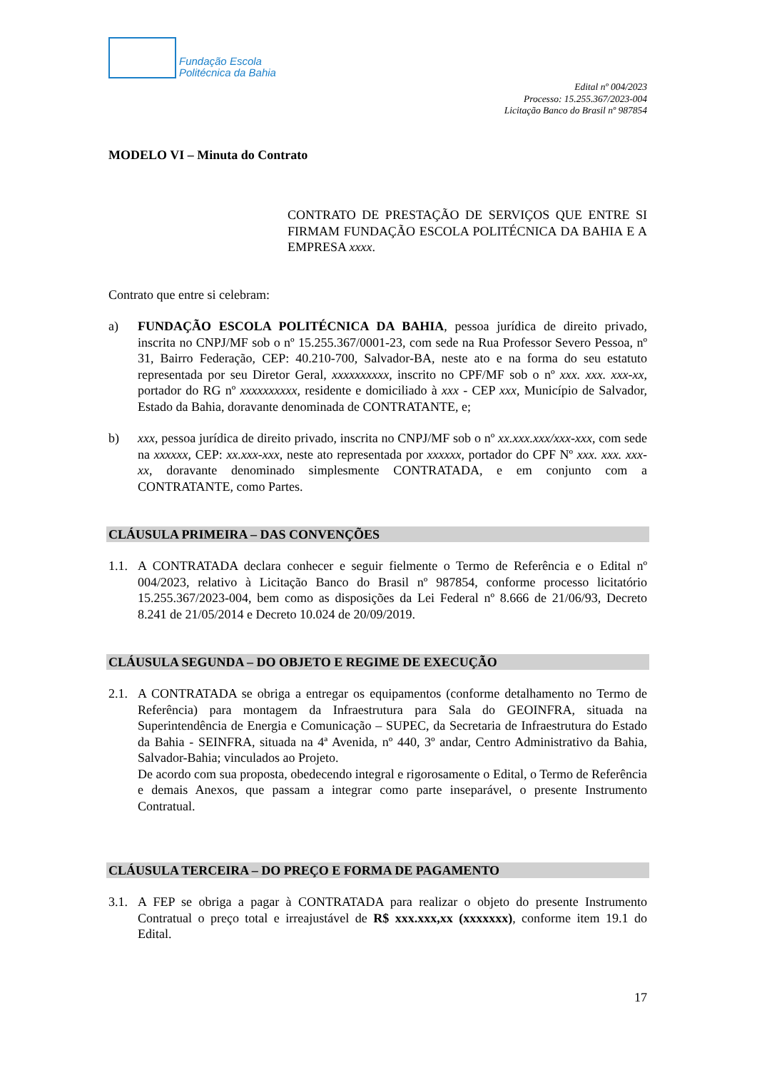Fundação Escola
Politécnica da Bahia
Edital nº 004/2023
Processo: 15.255.367/2023-004
Licitação Banco do Brasil nº 987854
MODELO VI – Minuta do Contrato
CONTRATO DE PRESTAÇÃO DE SERVIÇOS QUE ENTRE SI FIRMAM FUNDAÇÃO ESCOLA POLITÉCNICA DA BAHIA E A EMPRESA xxxx.
Contrato que entre si celebram:
a) FUNDAÇÃO ESCOLA POLITÉCNICA DA BAHIA, pessoa jurídica de direito privado, inscrita no CNPJ/MF sob o nº 15.255.367/0001-23, com sede na Rua Professor Severo Pessoa, nº 31, Bairro Federação, CEP: 40.210-700, Salvador-BA, neste ato e na forma do seu estatuto representada por seu Diretor Geral, xxxxxxxxxx, inscrito no CPF/MF sob o nº xxx. xxx. xxx-xx, portador do RG nº xxxxxxxxxx, residente e domiciliado à xxx - CEP xxx, Município de Salvador, Estado da Bahia, doravante denominada de CONTRATANTE, e;
b) xxx, pessoa jurídica de direito privado, inscrita no CNPJ/MF sob o nº xx.xxx.xxx/xxx-xxx, com sede na xxxxxx, CEP: xx.xxx-xxx, neste ato representada por xxxxxx, portador do CPF Nº xxx. xxx. xxx-xx, doravante denominado simplesmente CONTRATADA, e em conjunto com a CONTRATANTE, como Partes.
CLÁUSULA PRIMEIRA – DAS CONVENÇÕES
1.1.
A CONTRATADA declara conhecer e seguir fielmente o Termo de Referência e o Edital nº 004/2023, relativo à Licitação Banco do Brasil nº 987854, conforme processo licitatório 15.255.367/2023-004, bem como as disposições da Lei Federal nº 8.666 de 21/06/93, Decreto 8.241 de 21/05/2014 e Decreto 10.024 de 20/09/2019.
CLÁUSULA SEGUNDA – DO OBJETO E REGIME DE EXECUÇÃO
2.1.
A CONTRATADA se obriga a entregar os equipamentos (conforme detalhamento no Termo de Referência) para montagem da Infraestrutura para Sala do GEOINFRA, situada na Superintendência de Energia e Comunicação – SUPEC, da Secretaria de Infraestrutura do Estado da Bahia - SEINFRA, situada na 4ª Avenida, nº 440, 3º andar, Centro Administrativo da Bahia, Salvador-Bahia; vinculados ao Projeto.
De acordo com sua proposta, obedecendo integral e rigorosamente o Edital, o Termo de Referência e demais Anexos, que passam a integrar como parte inseparável, o presente Instrumento Contratual.
CLÁUSULA TERCEIRA – DO PREÇO E FORMA DE PAGAMENTO
3.1.
A FEP se obriga a pagar à CONTRATADA para realizar o objeto do presente Instrumento Contratual o preço total e irreajustável de R$ xxx.xxx,xx (xxxxxxx), conforme item 19.1 do Edital.
17